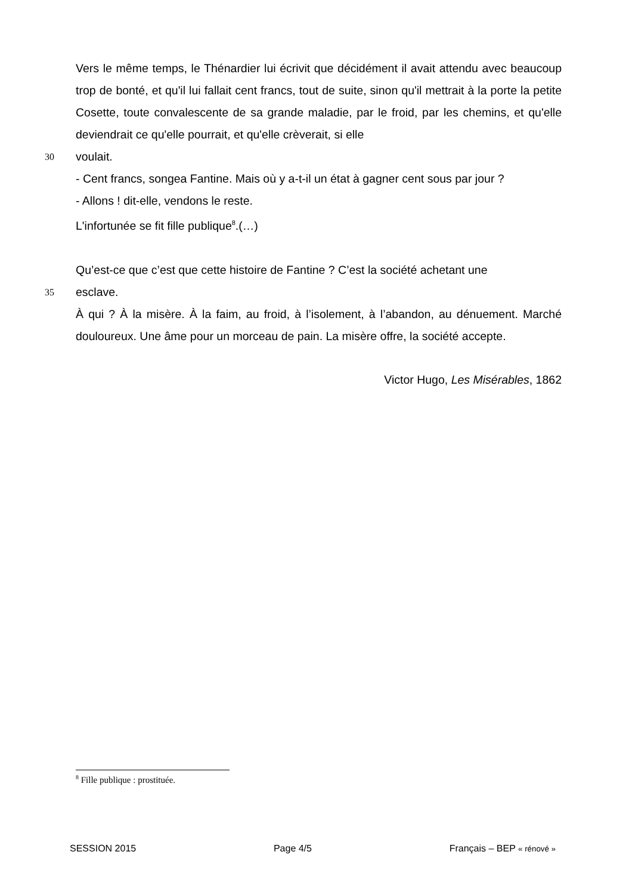Vers le même temps, le Thénardier lui écrivit que décidément il avait attendu avec beaucoup trop de bonté, et qu'il lui fallait cent francs, tout de suite, sinon qu'il mettrait à la porte la petite Cosette, toute convalescente de sa grande maladie, par le froid, par les chemins, et qu'elle deviendrait ce qu'elle pourrait, et qu'elle crèverait, si elle
30 voulait.
- Cent francs, songea Fantine. Mais où y a-t-il un état à gagner cent sous par jour ?
- Allons ! dit-elle, vendons le reste.
L'infortunée se fit fille publique<sup>8</sup>.(…)
Qu’est-ce que c’est que cette histoire de Fantine ? C’est la société achetant une
35 esclave.
À qui ? À la misère. À la faim, au froid, à l’isolement, à l’abandon, au dénuement. Marché douloureux. Une âme pour un morceau de pain. La misère offre, la société accepte.
Victor Hugo, Les Misérables, 1862
<sup>8</sup> Fille publique : prostituée.
SESSION 2015 Page 4/5 Français – BEP « rénové »